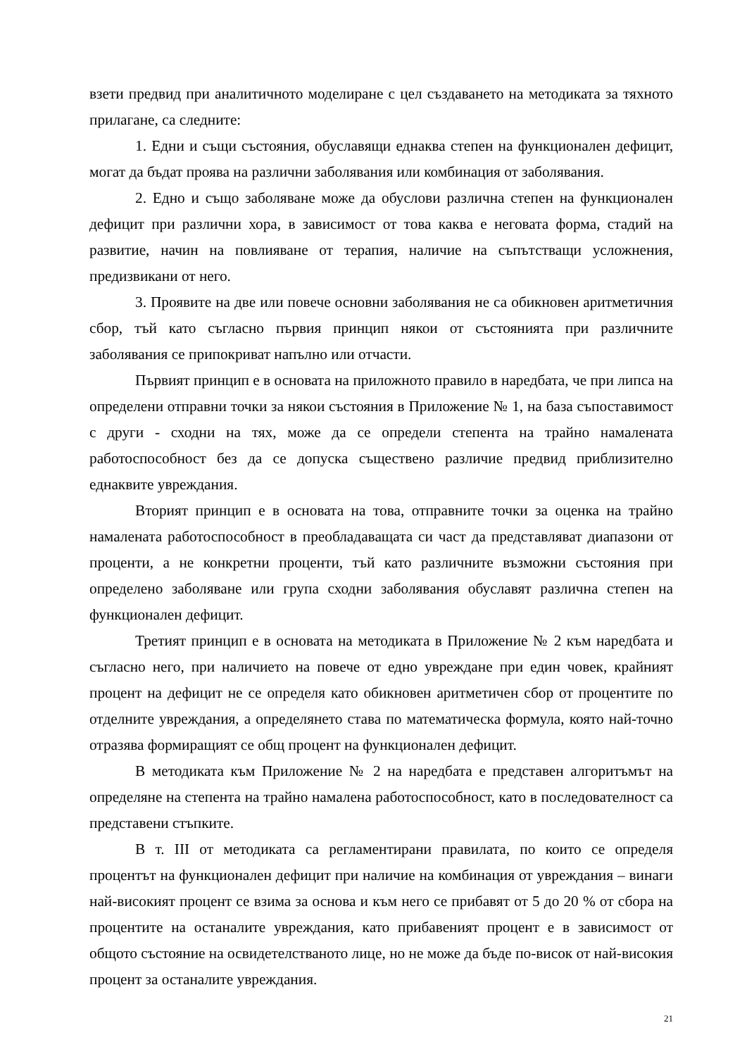взети предвид при аналитичното моделиране с цел създаването на методиката за тяхното прилагане, са следните:
1. Едни и същи състояния, обуславящи еднаква степен на функционален дефицит, могат да бъдат проява на различни заболявания или комбинация от заболявания.
2. Едно и също заболяване може да обуслови различна степен на функционален дефицит при различни хора, в зависимост от това каква е неговата форма, стадий на развитие, начин на повлияване от терапия, наличие на съпътстващи усложнения, предизвикани от него.
3. Проявите на две или повече основни заболявания не са обикновен аритметичния сбор, тъй като съгласно първия принцип някои от състоянията при различните заболявания се припокриват напълно или отчасти.
Първият принцип е в основата на приложното правило в наредбата, че при липса на определени отправни точки за някои състояния в Приложение № 1, на база съпоставимост с други - сходни на тях, може да се определи степента на трайно намалената работоспособност без да се допуска съществено различие предвид приблизително еднаквите увреждания.
Вторият принцип е в основата на това, отправните точки за оценка на трайно намалената работоспособност в преобладаващата си част да представляват диапазони от проценти, а не конкретни проценти, тъй като различните възможни състояния при определено заболяване или група сходни заболявания обуславят различна степен на функционален дефицит.
Третият принцип е в основата на методиката в Приложение № 2 към наредбата и съгласно него, при наличието на повече от едно увреждане при един човек, крайният процент на дефицит не се определя като обикновен аритметичен сбор от процентите по отделните увреждания, а определянето става по математическа формула, която най-точно отразява формиращият се общ процент на функционален дефицит.
В методиката към Приложение № 2 на наредбата е представен алгоритъмът на определяне на степента на трайно намалена работоспособност, като в последователност са представени стъпките.
В т. III от методиката са регламентирани правилата, по които се определя процентът на функционален дефицит при наличие на комбинация от увреждания – винаги най-високият процент се взима за основа и към него се прибавят от 5 до 20 % от сбора на процентите на останалите увреждания, като прибавеният процент е в зависимост от общото състояние на освидетелстваното лице, но не може да бъде по-висок от най-високия процент за останалите увреждания.
21